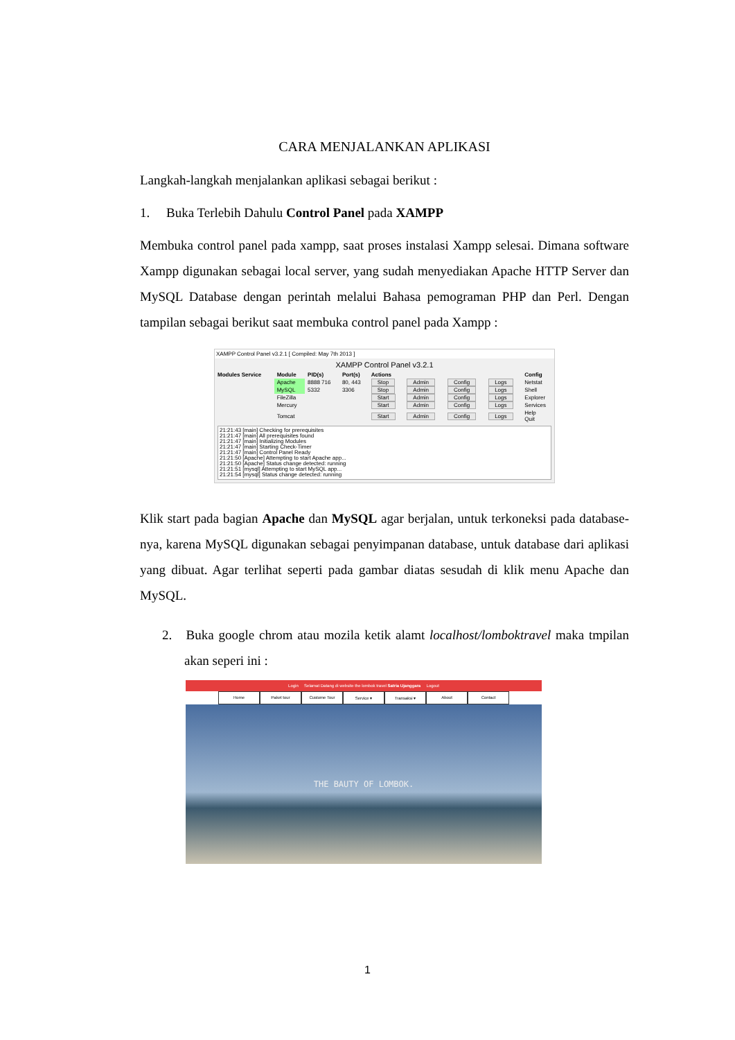CARA MENJALANKAN APLIKASI
Langkah-langkah menjalankan aplikasi sebagai berikut :
1. Buka Terlebih Dahulu Control Panel pada XAMPP
Membuka control panel pada xampp, saat proses instalasi Xampp selesai. Dimana software Xampp digunakan sebagai local server, yang sudah menyediakan Apache HTTP Server dan MySQL Database dengan perintah melalui Bahasa pemograman PHP dan Perl. Dengan tampilan sebagai berikut saat membuka control panel pada Xampp :
XAMPP Control Panel v3.2.1 [ Compiled: May 7th 2013 ]
XAMPP Control Panel v3.2.1
| Modules Service | Module | PID(s) | Port(s) | Actions | | | | Config |
| --- | --- | --- | --- | --- | --- | --- | --- | --- |
| | Apache | 8888 716 | 80, 443 | Stop | Admin | Config | Logs | Netstat |
| | MySQL | 5332 | 3306 | Stop | Admin | Config | Logs | Shell |
| | FileZilla | | | Start | Admin | Config | Logs | Explorer |
| | Mercury | | | Start | Admin | Config | Logs | Services |
| | Tomcat | | | Start | Admin | Config | Logs | Help Quit |
21:21:43 [main] Checking for prerequisites
21:21:47 [main] All prerequisites found
21:21:47 [main] Initializing Modules
21:21:47 [main] Starting Check-Timer
21:21:47 [main] Control Panel Ready
21:21:50 [Apache] Attempting to start Apache app...
21:21:50 [Apache] Status change detected: running
21:21:51 [mysql] Attempting to start MySQL app...
21:21:54 [mysql] Status change detected: running
Klik start pada bagian Apache dan MySQL agar berjalan, untuk terkoneksi pada database-nya, karena MySQL digunakan sebagai penyimpanan database, untuk database dari aplikasi yang dibuat. Agar terlihat seperti pada gambar diatas sesudah di klik menu Apache dan MySQL.
2. Buka google chrom atau mozila ketik alamt localhost/lomboktravel maka tmpilan akan seperi ini :
Login Selamat Datang di website the lombok travel Satria Ujanggara Logout
Home Paket tour Custome Tour Service ▾ Transaksi ▾ About Contact
THE BAUTY OF LOMBOK.
1